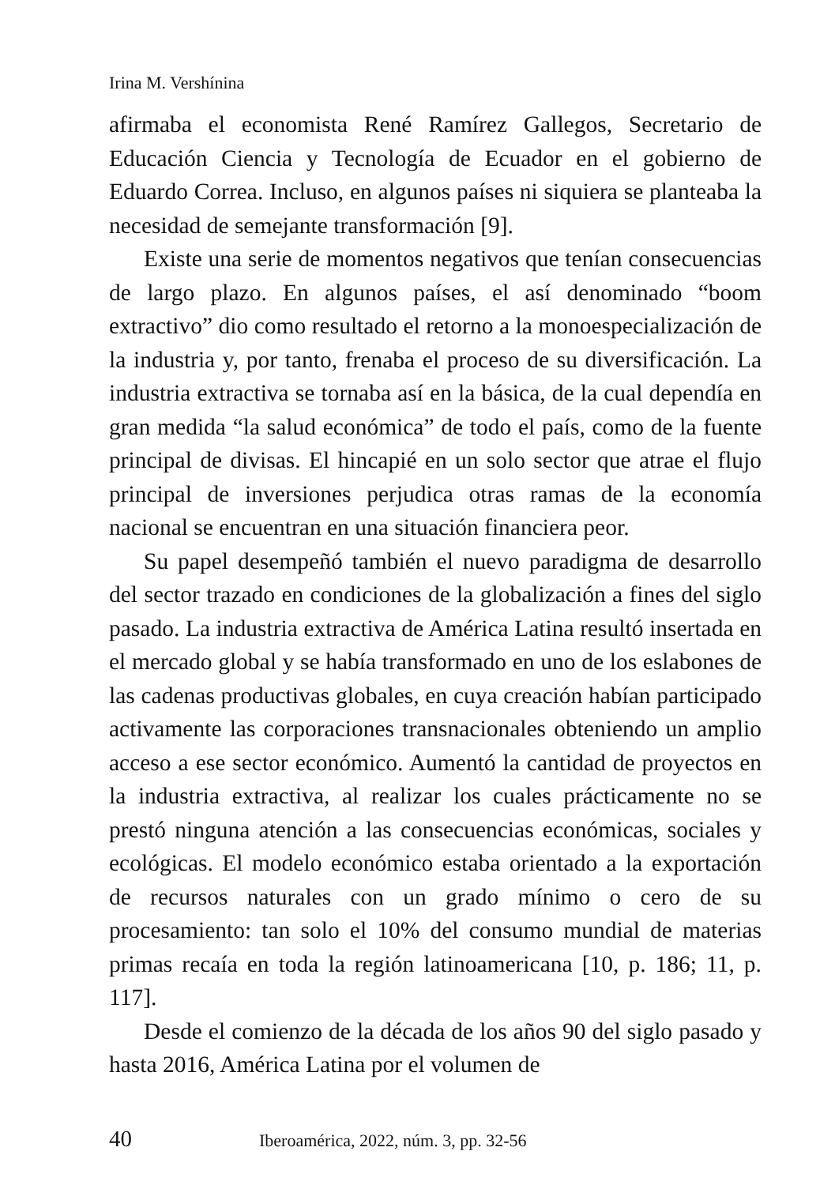Irina M. Vershínina
afirmaba el economista René Ramírez Gallegos, Secretario de Educación Ciencia y Tecnología de Ecuador en el gobierno de Eduardo Correa. Incluso, en algunos países ni siquiera se planteaba la necesidad de semejante transformación [9].
Existe una serie de momentos negativos que tenían consecuencias de largo plazo. En algunos países, el así denominado “boom extractivo” dio como resultado el retorno a la monoespecialización de la industria y, por tanto, frenaba el proceso de su diversificación. La industria extractiva se tornaba así en la básica, de la cual dependía en gran medida “la salud económica” de todo el país, como de la fuente principal de divisas. El hincapié en un solo sector que atrae el flujo principal de inversiones perjudica otras ramas de la economía nacional se encuentran en una situación financiera peor.
Su papel desempeñó también el nuevo paradigma de desarrollo del sector trazado en condiciones de la globalización a fines del siglo pasado. La industria extractiva de América Latina resultó insertada en el mercado global y se había transformado en uno de los eslabones de las cadenas productivas globales, en cuya creación habían participado activamente las corporaciones transnacionales obteniendo un amplio acceso a ese sector económico. Aumentó la cantidad de proyectos en la industria extractiva, al realizar los cuales prácticamente no se prestó ninguna atención a las consecuencias económicas, sociales y ecológicas. El modelo económico estaba orientado a la exportación de recursos naturales con un grado mínimo o cero de su procesamiento: tan solo el 10% del consumo mundial de materias primas recaía en toda la región latinoamericana [10, p. 186; 11, p. 117].
Desde el comienzo de la década de los años 90 del siglo pasado y hasta 2016, América Latina por el volumen de
40 Iberoamérica, 2022, núm. 3, pp. 32-56